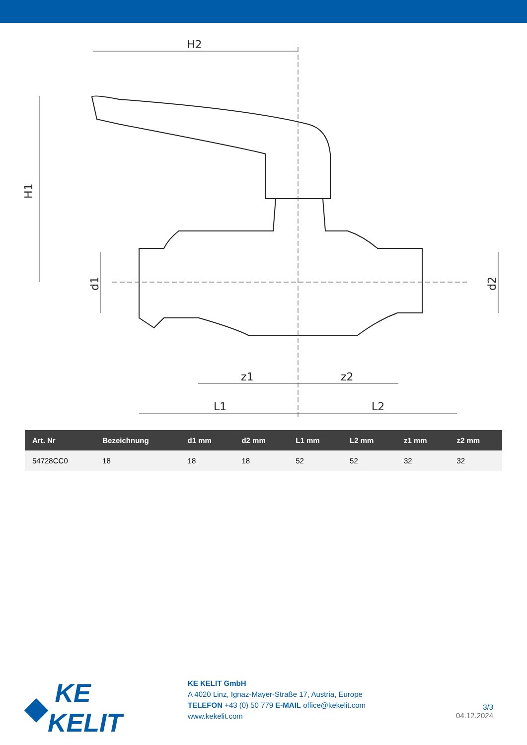H2
H1
d1
d2
z1
z2
L1
L2
| Art. Nr | Bezeichnung | d1 mm | d2 mm | L1 mm | L2 mm | z1 mm | z2 mm |
| --- | --- | --- | --- | --- | --- | --- | --- |
| 54728CC0 | 18 | 18 | 18 | 52 | 52 | 32 | 32 |
◆ KE KELIT
KE KELIT GmbH
A 4020 Linz, Ignaz-Mayer-Straße 17, Austria, Europe
TELEFON +43 (0) 50 779 E-MAIL office@kekelit.com
www.kekelit.com
3/3
04.12.2024